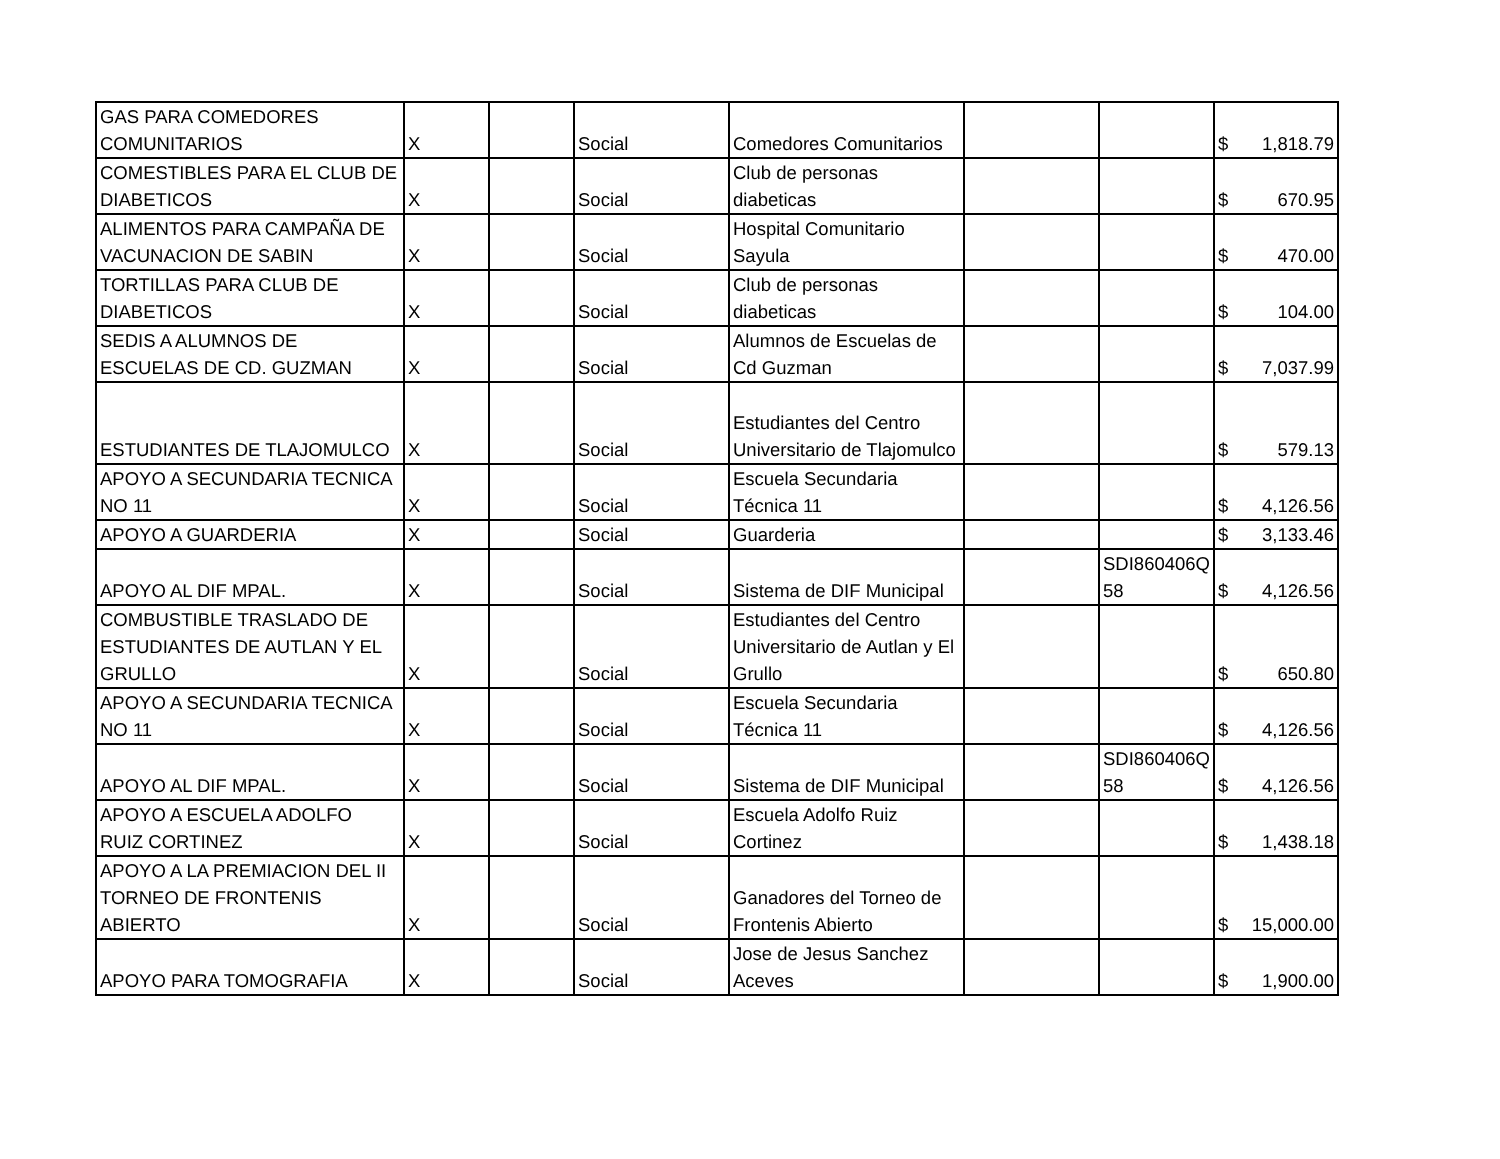| GAS PARA COMEDORES COMUNITARIOS | X | | Social | Comedores Comunitarios | | | $ | 1,818.79 |
| COMESTIBLES PARA EL CLUB DE DIABETICOS | X | | Social | Club de personas diabeticas | | | $ | 670.95 |
| ALIMENTOS PARA CAMPAÑA DE VACUNACION DE SABIN | X | | Social | Hospital Comunitario Sayula | | | $ | 470.00 |
| TORTILLAS PARA CLUB DE DIABETICOS | X | | Social | Club de personas diabeticas | | | $ | 104.00 |
| SEDIS A ALUMNOS DE ESCUELAS DE CD. GUZMAN | X | | Social | Alumnos de Escuelas de Cd Guzman | | | $ | 7,037.99 |
| ESTUDIANTES DE TLAJOMULCO | X | | Social | Estudiantes del Centro Universitario de Tlajomulco | | | $ | 579.13 |
| APOYO A SECUNDARIA TECNICA NO 11 | X | | Social | Escuela Secundaria Técnica 11 | | | $ | 4,126.56 |
| APOYO A GUARDERIA | X | | Social | Guarderia | | | $ | 3,133.46 |
| APOYO AL DIF MPAL. | X | | Social | Sistema de DIF Municipal | | SDI860406Q 58 | $ | 4,126.56 |
| COMBUSTIBLE TRASLADO DE ESTUDIANTES DE AUTLAN Y EL GRULLO | X | | Social | Estudiantes del Centro Universitario de Autlan y El Grullo | | | $ | 650.80 |
| APOYO A SECUNDARIA TECNICA NO 11 | X | | Social | Escuela Secundaria Técnica 11 | | | $ | 4,126.56 |
| APOYO AL DIF MPAL. | X | | Social | Sistema de DIF Municipal | | SDI860406Q 58 | $ | 4,126.56 |
| APOYO A ESCUELA ADOLFO RUIZ CORTINEZ | X | | Social | Escuela Adolfo Ruiz Cortinez | | | $ | 1,438.18 |
| APOYO A LA PREMIACION DEL II TORNEO DE FRONTENIS ABIERTO | X | | Social | Ganadores del Torneo de Frontenis Abierto | | | $ | 15,000.00 |
| APOYO PARA TOMOGRAFIA | X | | Social | Jose de Jesus Sanchez Aceves | | | $ | 1,900.00 |